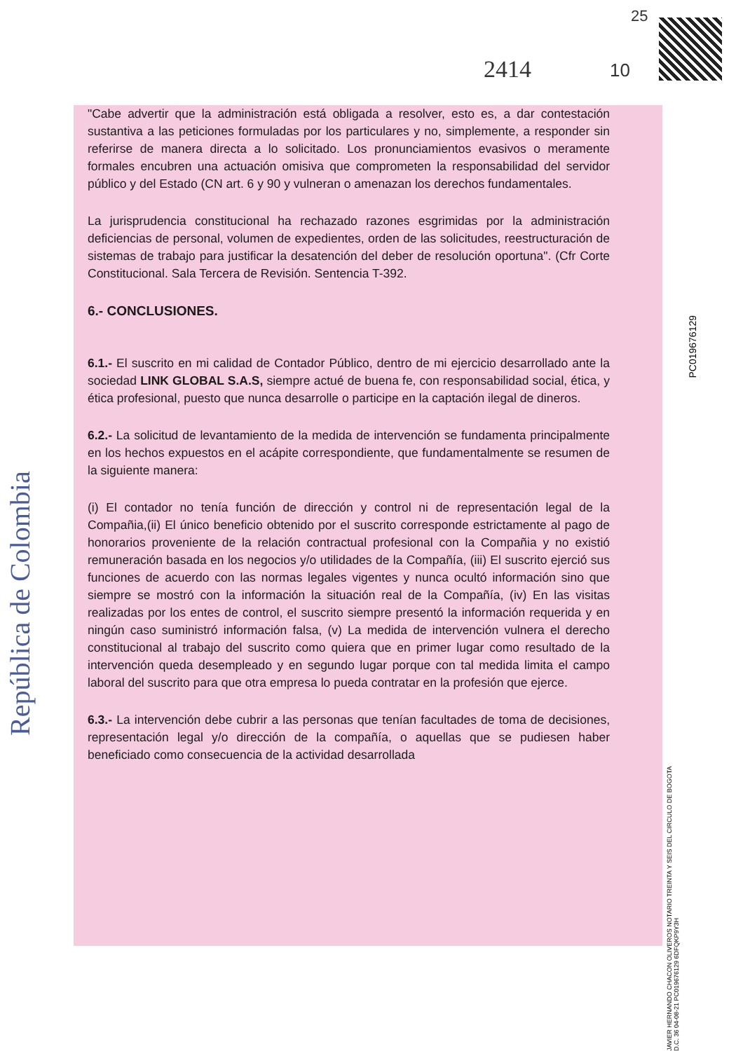República de Colombia
PC019676129
JAVIER HERNANDO CHACON OLIVEROS NOTARIO TREINTA Y SEIS DEL CIRCULO DE BOGOTA D.C. 36 04-08-21 PC019676129 6DFQKP9Y3H
25
2414 10
"Cabe advertir que la administración está obligada a resolver, esto es, a dar contestación sustantiva a las peticiones formuladas por los particulares y no, simplemente, a responder sin referirse de manera directa a lo solicitado. Los pronunciamientos evasivos o meramente formales encubren una actuación omisiva que comprometen la responsabilidad del servidor público y del Estado (CN art. 6 y 90 y vulneran o amenazan los derechos fundamentales.
La jurisprudencia constitucional ha rechazado razones esgrimidas por la administración deficiencias de personal, volumen de expedientes, orden de las solicitudes, reestructuración de sistemas de trabajo para justificar la desatención del deber de resolución oportuna". (Cfr Corte Constitucional. Sala Tercera de Revisión. Sentencia T-392.
6.- CONCLUSIONES.
6.1.- El suscrito en mi calidad de Contador Público, dentro de mi ejercicio desarrollado ante la sociedad LINK GLOBAL S.A.S, siempre actué de buena fe, con responsabilidad social, ética, y ética profesional, puesto que nunca desarrolle o participe en la captación ilegal de dineros.
6.2.- La solicitud de levantamiento de la medida de intervención se fundamenta principalmente en los hechos expuestos en el acápite correspondiente, que fundamentalmente se resumen de la siguiente manera:
(i) El contador no tenía función de dirección y control ni de representación legal de la Compañia,(ii) El único beneficio obtenido por el suscrito corresponde estrictamente al pago de honorarios proveniente de la relación contractual profesional con la Compañia y no existió remuneración basada en los negocios y/o utilidades de la Compañía, (iii) El suscrito ejerció sus funciones de acuerdo con las normas legales vigentes y nunca ocultó información sino que siempre se mostró con la información la situación real de la Compañía, (iv) En las visitas realizadas por los entes de control, el suscrito siempre presentó la información requerida y en ningún caso suministró información falsa, (v) La medida de intervención vulnera el derecho constitucional al trabajo del suscrito como quiera que en primer lugar como resultado de la intervención queda desempleado y en segundo lugar porque con tal medida limita el campo laboral del suscrito para que otra empresa lo pueda contratar en la profesión que ejerce.
6.3.- La intervención debe cubrir a las personas que tenían facultades de toma de decisiones, representación legal y/o dirección de la compañía, o aquellas que se pudiesen haber beneficiado como consecuencia de la actividad desarrollada